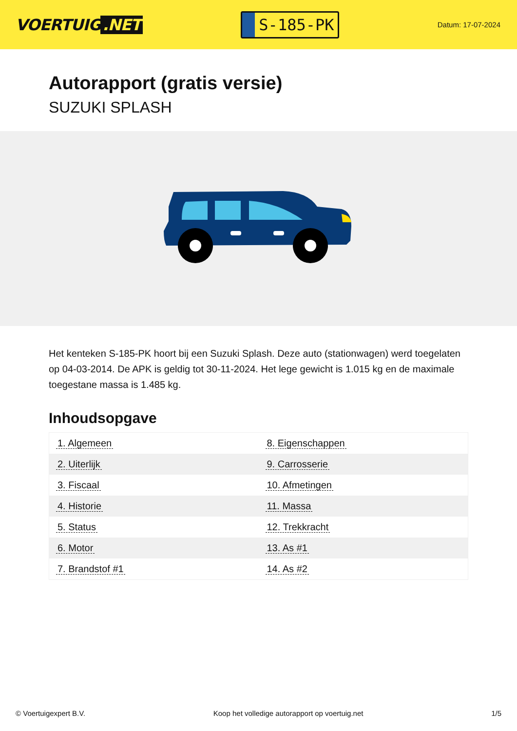VOERTUIG.NET
S-185-PK
Datum: 17-07-2024
Autorapport (gratis versie)
SUZUKI SPLASH
Het kenteken S-185-PK hoort bij een Suzuki Splash. Deze auto (stationwagen) werd toegelaten op 04-03-2014. De APK is geldig tot 30-11-2024. Het lege gewicht is 1.015 kg en de maximale toegestane massa is 1.485 kg.
Inhoudsopgave
| 1. Algemeen | 8. Eigenschappen |
| 2. Uiterlijk | 9. Carrosserie |
| 3. Fiscaal | 10. Afmetingen |
| 4. Historie | 11. Massa |
| 5. Status | 12. Trekkracht |
| 6. Motor | 13. As #1 |
| 7. Brandstof #1 | 14. As #2 |
© Voertuigexpert B.V. Koop het volledige autorapport op voertuig.net 1/5